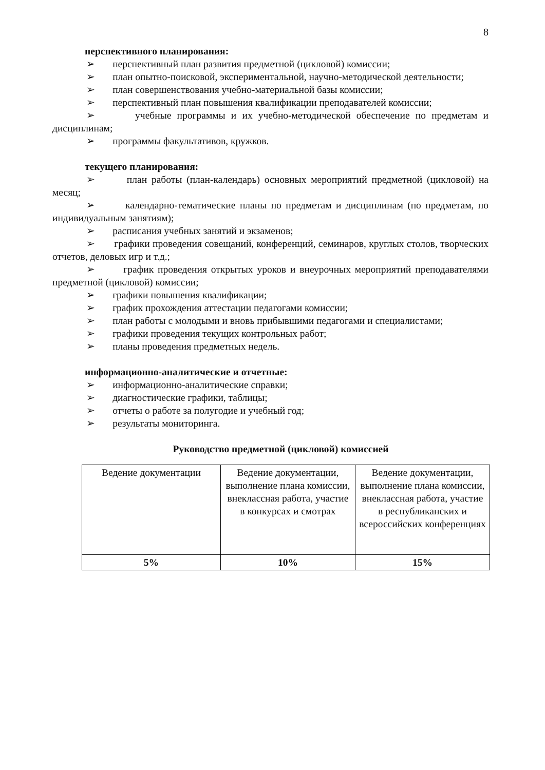8
перспективного планирования:
➢ перспективный план развития предметной (цикловой) комиссии;
➢ план опытно-поисковой, экспериментальной, научно-методической деятельности;
➢ план совершенствования учебно-материальной базы комиссии;
➢ перспективный план повышения квалификации преподавателей комиссии;
➢ учебные программы и их учебно-методической обеспечение по предметам и дисциплинам;
➢ программы факультативов, кружков.
текущего планирования:
➢ план работы (план-календарь) основных мероприятий предметной (цикловой) на месяц;
➢ календарно-тематические планы по предметам и дисциплинам (по предметам, по индивидуальным занятиям);
➢ расписания учебных занятий и экзаменов;
➢ графики проведения совещаний, конференций, семинаров, круглых столов, творческих отчетов, деловых игр и т.д.;
➢ график проведения открытых уроков и внеурочных мероприятий преподавателями предметной (цикловой) комиссии;
➢ графики повышения квалификации;
➢ график прохождения аттестации педагогами комиссии;
➢ план работы с молодыми и вновь прибывшими педагогами и специалистами;
➢ графики проведения текущих контрольных работ;
➢ планы проведения предметных недель.
информационно-аналитические и отчетные:
➢ информационно-аналитические справки;
➢ диагностические графики, таблицы;
➢ отчеты о работе за полугодие и учебный год;
➢ результаты мониторинга.
Руководство предметной (цикловой) комиссией
| Ведение документации | Ведение документации, выполнение плана комиссии, внеклассная работа, участие в конкурсах и смотрах | Ведение документации, выполнение плана комиссии, внеклассная работа, участие в республиканских и всероссийских конференциях |
| 5% | 10% | 15% |